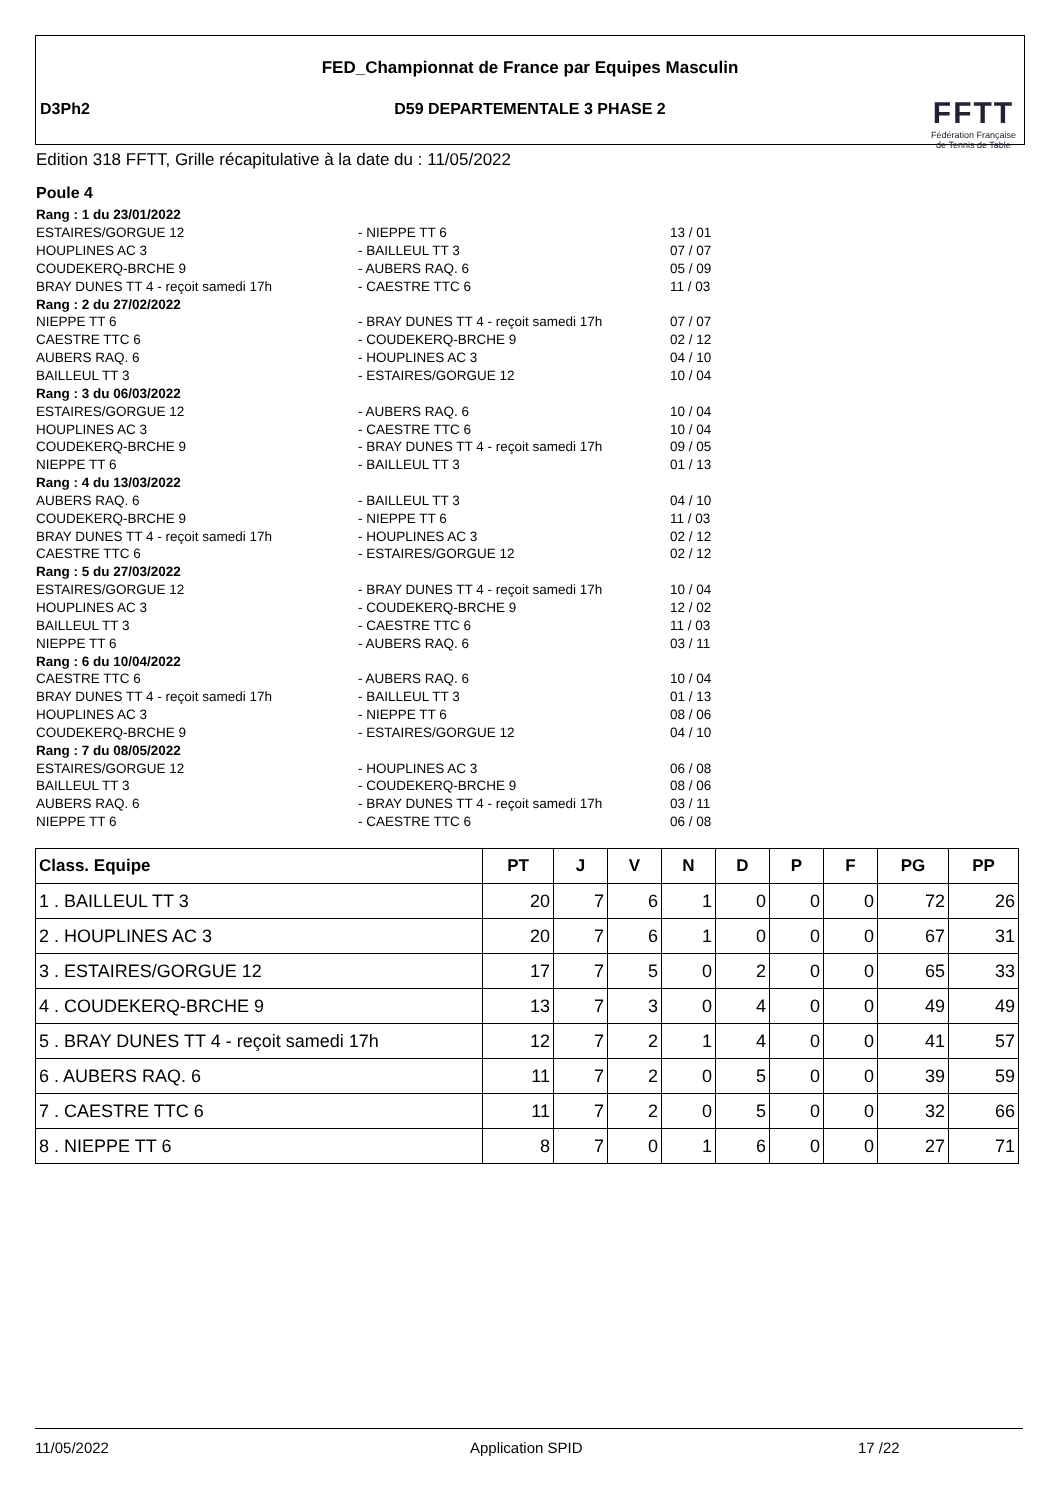FED_Championnat de France par Equipes Masculin
D3Ph2
D59 DEPARTEMENTALE 3 PHASE 2
FFTT
Fédération Française
de Tennis de Table
Edition 318 FFTT, Grille récapitulative à la date du : 11/05/2022
Poule 4
| Rang : 1 du 23/01/2022 | | |
| ESTAIRES/GORGUE 12 | - NIEPPE TT 6 | 13 / 01 |
| HOUPLINES AC 3 | - BAILLEUL TT 3 | 07 / 07 |
| COUDEKERQ-BRCHE 9 | - AUBERS RAQ. 6 | 05 / 09 |
| BRAY DUNES TT 4 - reçoit samedi 17h | - CAESTRE TTC 6 | 11 / 03 |
| Rang : 2 du 27/02/2022 | | |
| NIEPPE TT 6 | - BRAY DUNES TT 4 - reçoit samedi 17h | 07 / 07 |
| CAESTRE TTC 6 | - COUDEKERQ-BRCHE 9 | 02 / 12 |
| AUBERS RAQ. 6 | - HOUPLINES AC 3 | 04 / 10 |
| BAILLEUL TT 3 | - ESTAIRES/GORGUE 12 | 10 / 04 |
| Rang : 3 du 06/03/2022 | | |
| ESTAIRES/GORGUE 12 | - AUBERS RAQ. 6 | 10 / 04 |
| HOUPLINES AC 3 | - CAESTRE TTC 6 | 10 / 04 |
| COUDEKERQ-BRCHE 9 | - BRAY DUNES TT 4 - reçoit samedi 17h | 09 / 05 |
| NIEPPE TT 6 | - BAILLEUL TT 3 | 01 / 13 |
| Rang : 4 du 13/03/2022 | | |
| AUBERS RAQ. 6 | - BAILLEUL TT 3 | 04 / 10 |
| COUDEKERQ-BRCHE 9 | - NIEPPE TT 6 | 11 / 03 |
| BRAY DUNES TT 4 - reçoit samedi 17h | - HOUPLINES AC 3 | 02 / 12 |
| CAESTRE TTC 6 | - ESTAIRES/GORGUE 12 | 02 / 12 |
| Rang : 5 du 27/03/2022 | | |
| ESTAIRES/GORGUE 12 | - BRAY DUNES TT 4 - reçoit samedi 17h | 10 / 04 |
| HOUPLINES AC 3 | - COUDEKERQ-BRCHE 9 | 12 / 02 |
| BAILLEUL TT 3 | - CAESTRE TTC 6 | 11 / 03 |
| NIEPPE TT 6 | - AUBERS RAQ. 6 | 03 / 11 |
| Rang : 6 du 10/04/2022 | | |
| CAESTRE TTC 6 | - AUBERS RAQ. 6 | 10 / 04 |
| BRAY DUNES TT 4 - reçoit samedi 17h | - BAILLEUL TT 3 | 01 / 13 |
| HOUPLINES AC 3 | - NIEPPE TT 6 | 08 / 06 |
| COUDEKERQ-BRCHE 9 | - ESTAIRES/GORGUE 12 | 04 / 10 |
| Rang : 7 du 08/05/2022 | | |
| ESTAIRES/GORGUE 12 | - HOUPLINES AC 3 | 06 / 08 |
| BAILLEUL TT 3 | - COUDEKERQ-BRCHE 9 | 08 / 06 |
| AUBERS RAQ. 6 | - BRAY DUNES TT 4 - reçoit samedi 17h | 03 / 11 |
| NIEPPE TT 6 | - CAESTRE TTC 6 | 06 / 08 |
| Class. Equipe | PT | J | V | N | D | P | F | PG | PP |
| --- | --- | --- | --- | --- | --- | --- | --- | --- | --- |
| 1 . BAILLEUL TT 3 | 20 | 7 | 6 | 1 | 0 | 0 | 0 | 72 | 26 |
| 2 . HOUPLINES AC 3 | 20 | 7 | 6 | 1 | 0 | 0 | 0 | 67 | 31 |
| 3 . ESTAIRES/GORGUE 12 | 17 | 7 | 5 | 0 | 2 | 0 | 0 | 65 | 33 |
| 4 . COUDEKERQ-BRCHE 9 | 13 | 7 | 3 | 0 | 4 | 0 | 0 | 49 | 49 |
| 5 . BRAY DUNES TT 4 - reçoit samedi 17h | 12 | 7 | 2 | 1 | 4 | 0 | 0 | 41 | 57 |
| 6 . AUBERS RAQ. 6 | 11 | 7 | 2 | 0 | 5 | 0 | 0 | 39 | 59 |
| 7 . CAESTRE TTC 6 | 11 | 7 | 2 | 0 | 5 | 0 | 0 | 32 | 66 |
| 8 . NIEPPE TT 6 | 8 | 7 | 0 | 1 | 6 | 0 | 0 | 27 | 71 |
11/05/2022 Application SPID 17 /22